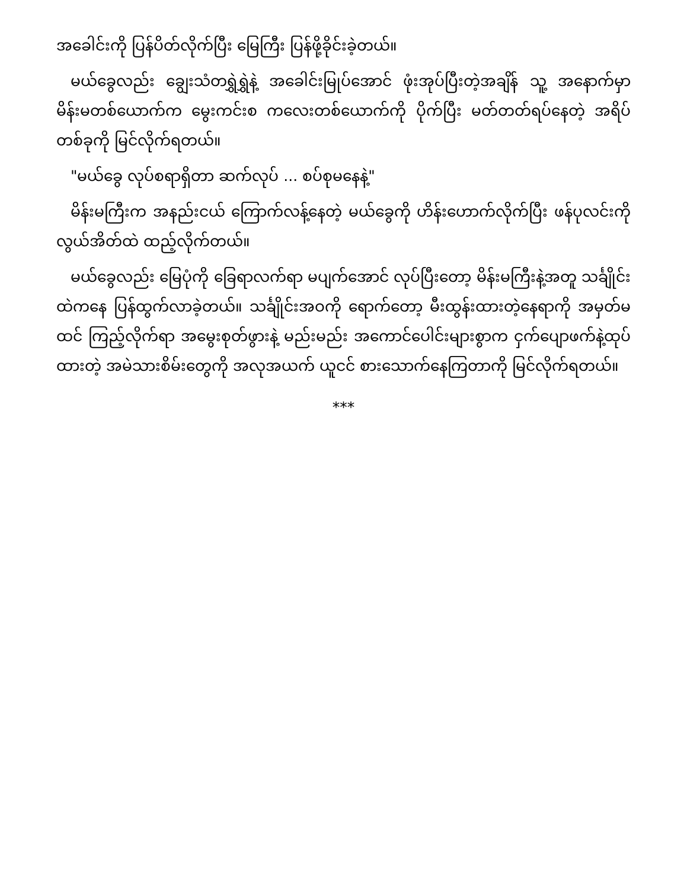အခေါင်းကို ပြန်ပိတ်လိုက်ပြီး မြေကြီး ပြန်ဖို့ခိုင်းခဲ့တယ်။
မယ်ခွေလည်း ချွေးသံတရွှဲရွှဲနဲ့ အခေါင်းမြုပ်အောင် ဖုံးအုပ်ပြီးတဲ့အချိန် သူ့ အနောက်မှာ မိန်းမတစ်ယောက်က မွေးကင်းစ ကလေးတစ်ယောက်ကို ပိုက်ပြီး မတ်တတ်ရပ်နေတဲ့ အရိပ်တစ်ခုကို မြင်လိုက်ရတယ်။
"မယ်ခွေ လုပ်စရာရှိတာ ဆက်လုပ် ... စပ်စုမနေနဲ့"
မိန်းမကြီးက အနည်းငယ် ကြောက်လန့်နေတဲ့ မယ်ခွေကို ဟိန်းဟောက်လိုက်ပြီး ဖန်ပုလင်းကို လွယ်အိတ်ထဲ ထည့်လိုက်တယ်။
မယ်ခွေလည်း မြေပုံကို ခြေရာလက်ရာ မပျက်အောင် လုပ်ပြီးတော့ မိန်းမကြီးနဲ့အတူ သင်္ချိုင်းထဲကနေ ပြန်ထွက်လာခဲ့တယ်။ သင်္ချိုင်းအဝကို ရောက်တော့ မီးထွန်းထားတဲ့နေရာကို အမှတ်မထင် ကြည့်လိုက်ရာ အမွေးစုတ်ဖွားနဲ့ မည်းမည်း အကောင်ပေါင်းများစွာက ငှက်ပျောဖက်နဲ့ထုပ်ထားတဲ့ အမဲသားစိမ်းတွေကို အလုအယက် ယူငင် စားသောက်နေကြတာကို မြင်လိုက်ရတယ်။
***